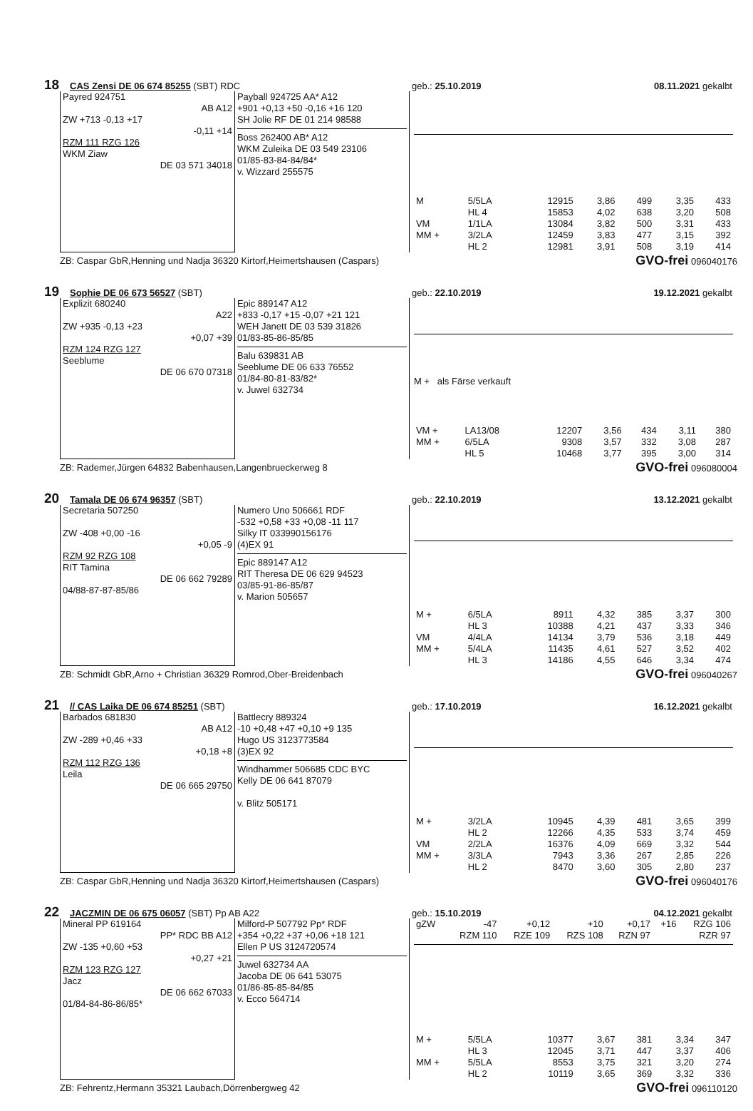18 CAS Zensi DE 06 674 85255 (SBT) RDC geb.: 25.10.2019 08.11.2021 gekalbt
Payred 924751
AB A12
ZW +713 -0,13 +17
-0,11 +14
RZM 111 RZG 126
WKM Ziaw
DE 03 571 34018
Payball 924725 AA* A12
+901 +0,13 +50 -0,16 +16 120
SH Jolie RF DE 01 214 98588
Boss 262400 AB* A12
WKM Zuleika DE 03 549 23106
01/85-83-84-84/84*
v. Wizzard 255575
| M | 5/5LA | 12915 | 3,86 | 499 | 3,35 | 433 |
| | HL 4 | 15853 | 4,02 | 638 | 3,20 | 508 |
| VM | 1/1LA | 13084 | 3,82 | 500 | 3,31 | 433 |
| MM + | 3/2LA | 12459 | 3,83 | 477 | 3,15 | 392 |
| | HL 2 | 12981 | 3,91 | 508 | 3,19 | 414 |
ZB: Caspar GbR,Henning und Nadja 36320 Kirtorf,Heimertshausen (Caspars) GVO-frei 096040176
19 Sophie DE 06 673 56527 (SBT) geb.: 22.10.2019 19.12.2021 gekalbt
Explizit 680240
A22
ZW +935 -0,13 +23
+0,07 +39
RZM 124 RZG 127
Seeblume
DE 06 670 07318
Epic 889147 A12
+833 -0,17 +15 -0,07 +21 121
WEH Janett DE 03 539 31826
01/83-85-86-85/85
Balu 639831 AB
Seeblume DE 06 633 76552
01/84-80-81-83/82*
v. Juwel 632734
M + als Färse verkauft
| VM + | LA13/08 | 12207 | 3,56 | 434 | 3,11 | 380 |
| MM + | 6/5LA | 9308 | 3,57 | 332 | 3,08 | 287 |
| | HL 5 | 10468 | 3,77 | 395 | 3,00 | 314 |
ZB: Rademer,Jürgen 64832 Babenhausen,Langenbrueckerweg 8 GVO-frei 096080004
20 Tamala DE 06 674 96357 (SBT) geb.: 22.10.2019 13.12.2021 gekalbt
Secretaria 507250
ZW -408 +0,00 -16
+0,05 -9
RZM 92 RZG 108
RIT Tamina
DE 06 662 79289
04/88-87-87-85/86
Numero Uno 506661 RDF
-532 +0,58 +33 +0,08 -11 117
Silky IT 033990156176
(4)EX 91
Epic 889147 A12
RIT Theresa DE 06 629 94523
03/85-91-86-85/87
v. Marion 505657
| M + | 6/5LA | 8911 | 4,32 | 385 | 3,37 | 300 |
| | HL 3 | 10388 | 4,21 | 437 | 3,33 | 346 |
| VM | 4/4LA | 14134 | 3,79 | 536 | 3,18 | 449 |
| MM + | 5/4LA | 11435 | 4,61 | 527 | 3,52 | 402 |
| | HL 3 | 14186 | 4,55 | 646 | 3,34 | 474 |
ZB: Schmidt GbR,Arno + Christian 36329 Romrod,Ober-Breidenbach GVO-frei 096040267
21 // CAS Laika DE 06 674 85251 (SBT) geb.: 17.10.2019 16.12.2021 gekalbt
Barbados 681830
AB A12
ZW -289 +0,46 +33
+0,18 +8
RZM 112 RZG 136
Leila
DE 06 665 29750
Battlecry 889324
-10 +0,48 +47 +0,10 +9 135
Hugo US 3123773584
(3)EX 92
Windhammer 506685 CDC BYC
Kelly DE 06 641 87079
v. Blitz 505171
| M + | 3/2LA | 10945 | 4,39 | 481 | 3,65 | 399 |
| | HL 2 | 12266 | 4,35 | 533 | 3,74 | 459 |
| VM | 2/2LA | 16376 | 4,09 | 669 | 3,32 | 544 |
| MM + | 3/3LA | 7943 | 3,36 | 267 | 2,85 | 226 |
| | HL 2 | 8470 | 3,60 | 305 | 2,80 | 237 |
ZB: Caspar GbR,Henning und Nadja 36320 Kirtorf,Heimertshausen (Caspars) GVO-frei 096040176
22 JACZMIN DE 06 675 06057 (SBT) Pp AB A22 geb.: 15.10.2019 04.12.2021 gekalbt
Mineral PP 619164
PP* RDC BB A12
ZW -135 +0,60 +53
+0,27 +21
RZM 123 RZG 127
Jacz
DE 06 662 67033
01/84-84-86-86/85*
Milford-P 507792 Pp* RDF
+354 +0,22 +37 +0,06 +18 121
Ellen P US 3124720574
Juwel 632734 AA
Jacoba DE 06 641 53075
01/86-85-85-84/85
v. Ecco 564714
| gZW | -47 | +0,12 | +10 | +0,17 | +16 | RZG 106 |
| | RZM 110 | RZE 109 | RZS 108 | RZN 97 | | RZR 97 |
| M + | 5/5LA | 10377 | 3,67 | 381 | 3,34 | 347 |
| | HL 3 | 12045 | 3,71 | 447 | 3,37 | 406 |
| MM + | 5/5LA | 8553 | 3,75 | 321 | 3,20 | 274 |
| | HL 2 | 10119 | 3,65 | 369 | 3,32 | 336 |
ZB: Fehrentz,Hermann 35321 Laubach,Dörrenbergweg 42 GVO-frei 096110120